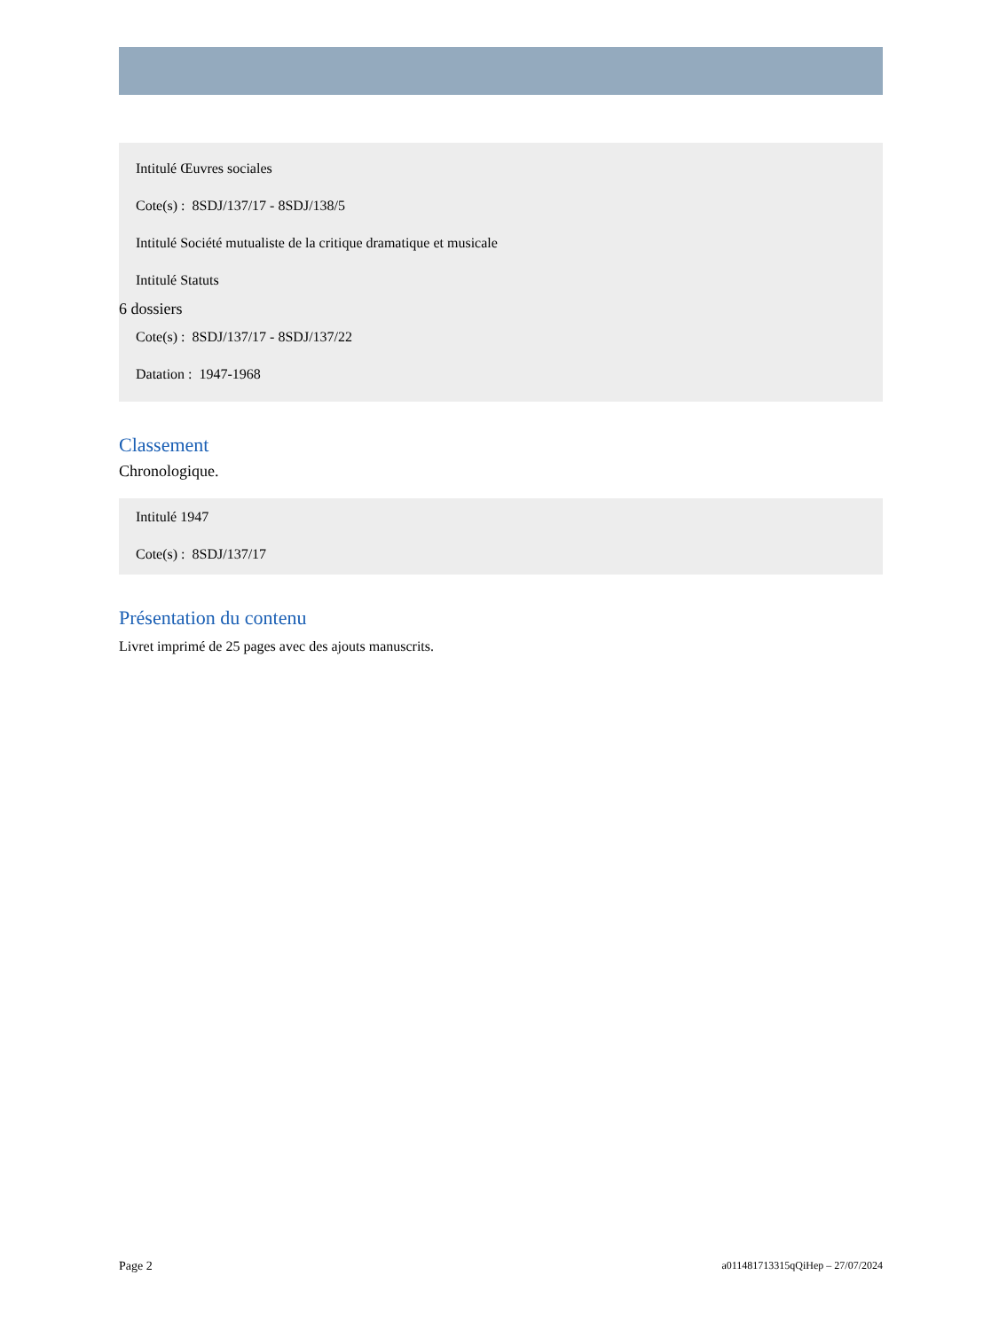Intitulé Œuvres sociales
Cote(s) : 8SDJ/137/17 - 8SDJ/138/5
Intitulé Société mutualiste de la critique dramatique et musicale
Intitulé Statuts
6 dossiers
Cote(s) : 8SDJ/137/17 - 8SDJ/137/22
Datation : 1947-1968
Classement
Chronologique.
Intitulé 1947
Cote(s) : 8SDJ/137/17
Présentation du contenu
Livret imprimé de 25 pages avec des ajouts manuscrits.
Page 2 a011481713315qQiHep – 27/07/2024